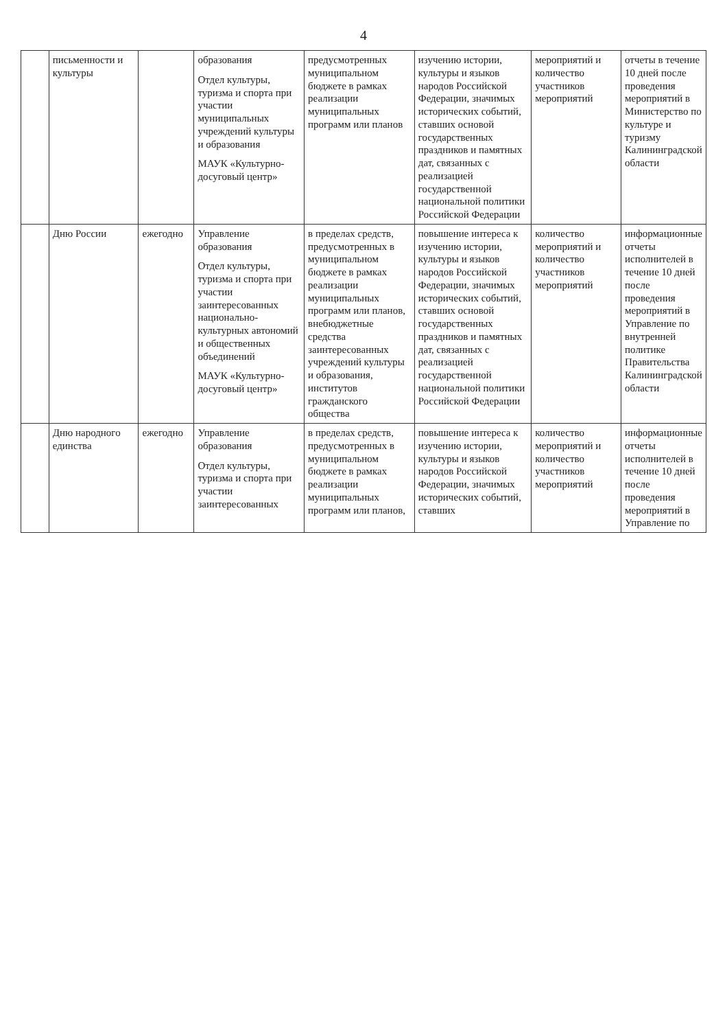4
| | письменности и культуры | | образования Отдел культуры, туризма и спорта при участии муниципальных учреждений культуры и образования МАУК «Культурно-досуговый центр» | предусмотренных муниципальном бюджете в рамках реализации муниципальных программ или планов | изучению истории, культуры и языков народов Российской Федерации, значимых исторических событий, ставших основой государственных праздников и памятных дат, связанных с реализацией государственной национальной политики Российской Федерации | мероприятий и количество участников мероприятий | отчеты в течение 10 дней после проведения мероприятий в Министерство по культуре и туризму Калининградской области |
| | Дню России | ежегодно | Управление образования Отдел культуры, туризма и спорта при участии заинтересованных национально-культурных автономий и общественных объединений МАУК «Культурно-досуговый центр» | в пределах средств, предусмотренных в муниципальном бюджете в рамках реализации муниципальных программ или планов, внебюджетные средства заинтересованных учреждений культуры и образования, институтов гражданского общества | повышение интереса к изучению истории, культуры и языков народов Российской Федерации, значимых исторических событий, ставших основой государственных праздников и памятных дат, связанных с реализацией государственной национальной политики Российской Федерации | количество мероприятий и количество участников мероприятий | информационные отчеты исполнителей в течение 10 дней после проведения мероприятий в Управление по внутренней политике Правительства Калининградской области |
| | Дню народного единства | ежегодно | Управление образования Отдел культуры, туризма и спорта при участии заинтересованных | в пределах средств, предусмотренных в муниципальном бюджете в рамках реализации муниципальных программ или планов, | повышение интереса к изучению истории, культуры и языков народов Российской Федерации, значимых исторических событий, ставших | количество мероприятий и количество участников мероприятий | информационные отчеты исполнителей в течение 10 дней после проведения мероприятий в Управление по |